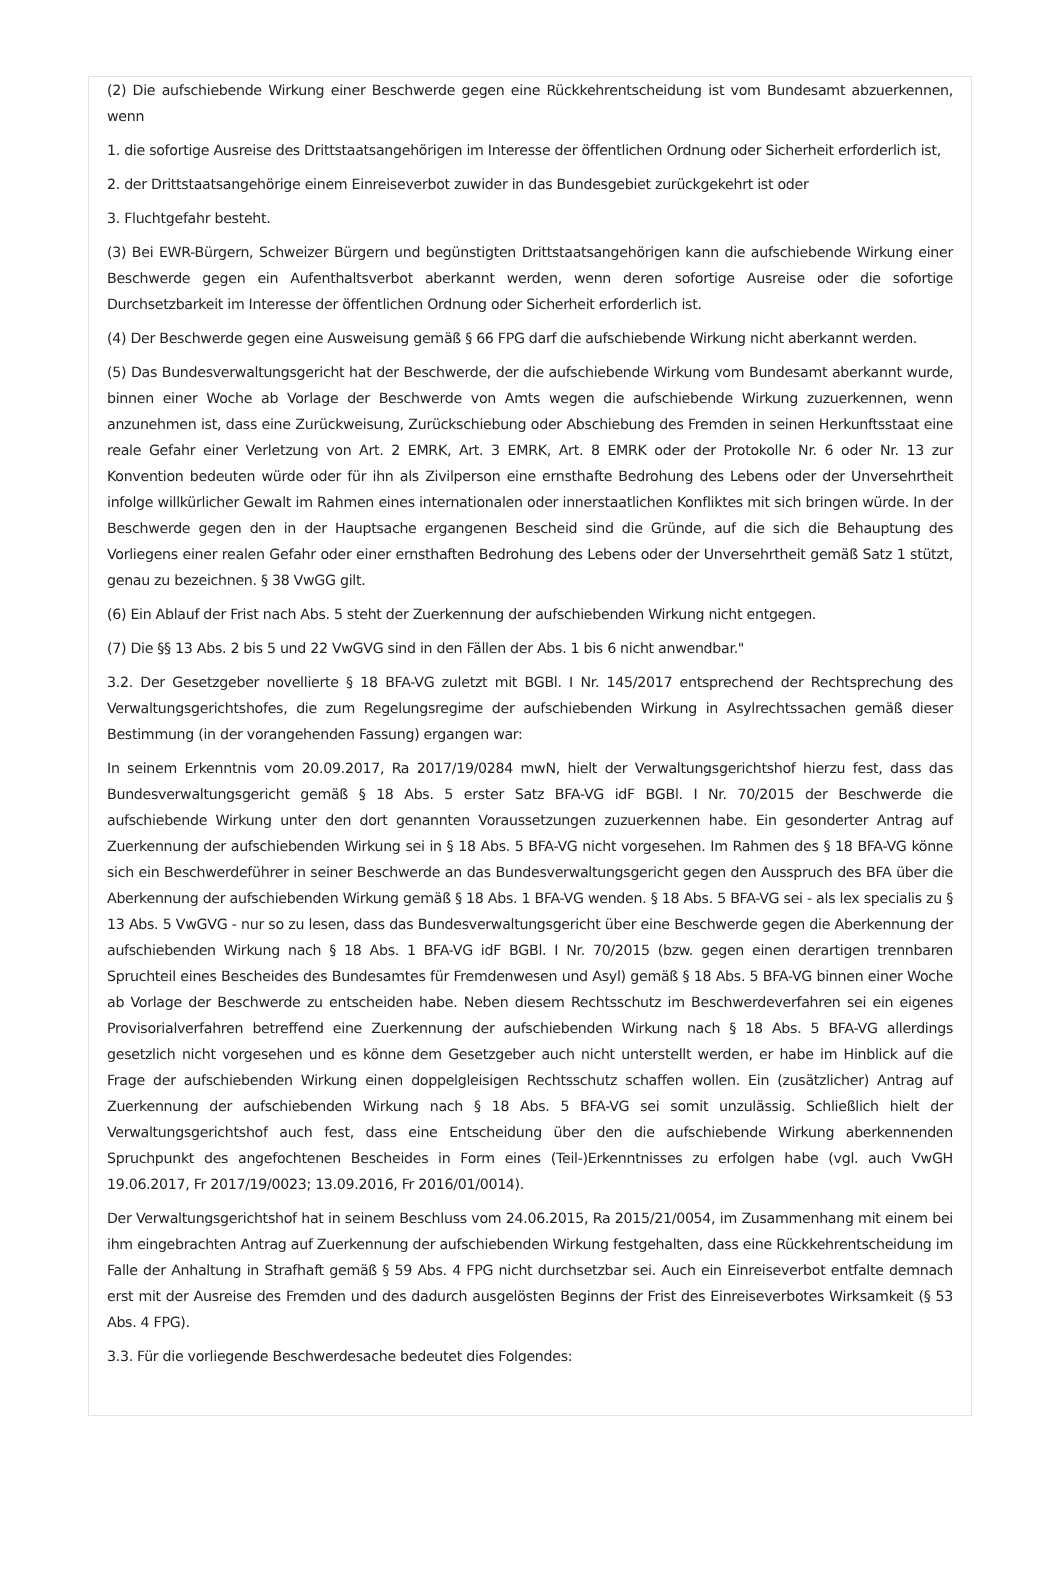(2) Die aufschiebende Wirkung einer Beschwerde gegen eine Rückkehrentscheidung ist vom Bundesamt abzuerkennen, wenn
1. die sofortige Ausreise des Drittstaatsangehörigen im Interesse der öffentlichen Ordnung oder Sicherheit erforderlich ist,
2. der Drittstaatsangehörige einem Einreiseverbot zuwider in das Bundesgebiet zurückgekehrt ist oder
3. Fluchtgefahr besteht.
(3) Bei EWR-Bürgern, Schweizer Bürgern und begünstigten Drittstaatsangehörigen kann die aufschiebende Wirkung einer Beschwerde gegen ein Aufenthaltsverbot aberkannt werden, wenn deren sofortige Ausreise oder die sofortige Durchsetzbarkeit im Interesse der öffentlichen Ordnung oder Sicherheit erforderlich ist.
(4) Der Beschwerde gegen eine Ausweisung gemäß § 66 FPG darf die aufschiebende Wirkung nicht aberkannt werden.
(5) Das Bundesverwaltungsgericht hat der Beschwerde, der die aufschiebende Wirkung vom Bundesamt aberkannt wurde, binnen einer Woche ab Vorlage der Beschwerde von Amts wegen die aufschiebende Wirkung zuzuerkennen, wenn anzunehmen ist, dass eine Zurückweisung, Zurückschiebung oder Abschiebung des Fremden in seinen Herkunftsstaat eine reale Gefahr einer Verletzung von Art. 2 EMRK, Art. 3 EMRK, Art. 8 EMRK oder der Protokolle Nr. 6 oder Nr. 13 zur Konvention bedeuten würde oder für ihn als Zivilperson eine ernsthafte Bedrohung des Lebens oder der Unversehrtheit infolge willkürlicher Gewalt im Rahmen eines internationalen oder innerstaatlichen Konfliktes mit sich bringen würde. In der Beschwerde gegen den in der Hauptsache ergangenen Bescheid sind die Gründe, auf die sich die Behauptung des Vorliegens einer realen Gefahr oder einer ernsthaften Bedrohung des Lebens oder der Unversehrtheit gemäß Satz 1 stützt, genau zu bezeichnen. § 38 VwGG gilt.
(6) Ein Ablauf der Frist nach Abs. 5 steht der Zuerkennung der aufschiebenden Wirkung nicht entgegen.
(7) Die §§ 13 Abs. 2 bis 5 und 22 VwGVG sind in den Fällen der Abs. 1 bis 6 nicht anwendbar."
3.2. Der Gesetzgeber novellierte § 18 BFA-VG zuletzt mit BGBl. I Nr. 145/2017 entsprechend der Rechtsprechung des Verwaltungsgerichtshofes, die zum Regelungsregime der aufschiebenden Wirkung in Asylrechtssachen gemäß dieser Bestimmung (in der vorangehenden Fassung) ergangen war:
In seinem Erkenntnis vom 20.09.2017, Ra 2017/19/0284 mwN, hielt der Verwaltungsgerichtshof hierzu fest, dass das Bundesverwaltungsgericht gemäß § 18 Abs. 5 erster Satz BFA-VG idF BGBl. I Nr. 70/2015 der Beschwerde die aufschiebende Wirkung unter den dort genannten Voraussetzungen zuzuerkennen habe. Ein gesonderter Antrag auf Zuerkennung der aufschiebenden Wirkung sei in § 18 Abs. 5 BFA-VG nicht vorgesehen. Im Rahmen des § 18 BFA-VG könne sich ein Beschwerdeführer in seiner Beschwerde an das Bundesverwaltungsgericht gegen den Ausspruch des BFA über die Aberkennung der aufschiebenden Wirkung gemäß § 18 Abs. 1 BFA-VG wenden. § 18 Abs. 5 BFA-VG sei - als lex specialis zu § 13 Abs. 5 VwGVG - nur so zu lesen, dass das Bundesverwaltungsgericht über eine Beschwerde gegen die Aberkennung der aufschiebenden Wirkung nach § 18 Abs. 1 BFA-VG idF BGBl. I Nr. 70/2015 (bzw. gegen einen derartigen trennbaren Spruchteil eines Bescheides des Bundesamtes für Fremdenwesen und Asyl) gemäß § 18 Abs. 5 BFA-VG binnen einer Woche ab Vorlage der Beschwerde zu entscheiden habe. Neben diesem Rechtsschutz im Beschwerdeverfahren sei ein eigenes Provisorialverfahren betreffend eine Zuerkennung der aufschiebenden Wirkung nach § 18 Abs. 5 BFA-VG allerdings gesetzlich nicht vorgesehen und es könne dem Gesetzgeber auch nicht unterstellt werden, er habe im Hinblick auf die Frage der aufschiebenden Wirkung einen doppelgleisigen Rechtsschutz schaffen wollen. Ein (zusätzlicher) Antrag auf Zuerkennung der aufschiebenden Wirkung nach § 18 Abs. 5 BFA-VG sei somit unzulässig. Schließlich hielt der Verwaltungsgerichtshof auch fest, dass eine Entscheidung über den die aufschiebende Wirkung aberkennenden Spruchpunkt des angefochtenen Bescheides in Form eines (Teil-)Erkenntnisses zu erfolgen habe (vgl. auch VwGH 19.06.2017, Fr 2017/19/0023; 13.09.2016, Fr 2016/01/0014).
Der Verwaltungsgerichtshof hat in seinem Beschluss vom 24.06.2015, Ra 2015/21/0054, im Zusammenhang mit einem bei ihm eingebrachten Antrag auf Zuerkennung der aufschiebenden Wirkung festgehalten, dass eine Rückkehrentscheidung im Falle der Anhaltung in Strafhaft gemäß § 59 Abs. 4 FPG nicht durchsetzbar sei. Auch ein Einreiseverbot entfalte demnach erst mit der Ausreise des Fremden und des dadurch ausgelösten Beginns der Frist des Einreiseverbotes Wirksamkeit (§ 53 Abs. 4 FPG).
3.3. Für die vorliegende Beschwerdesache bedeutet dies Folgendes: